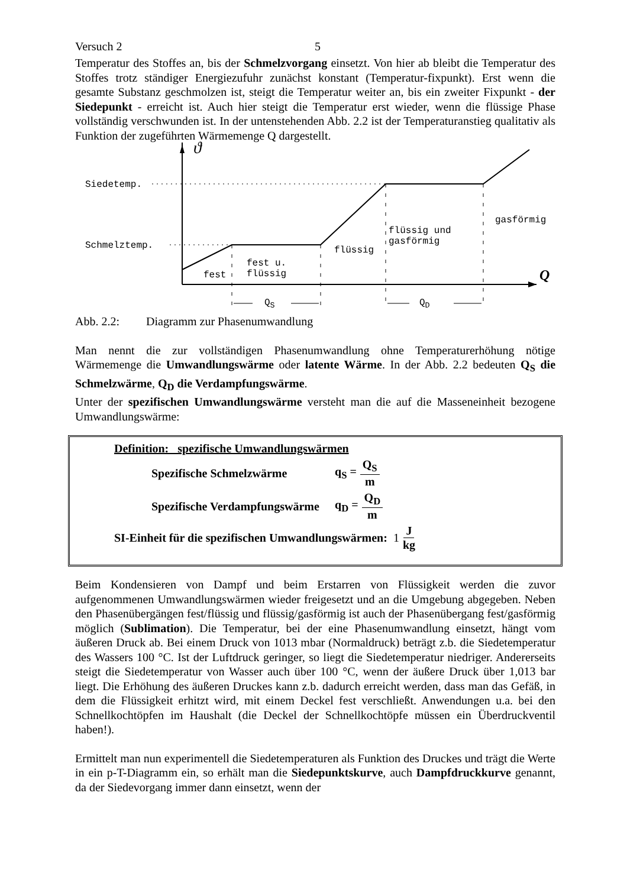Versuch 2 5
Temperatur des Stoffes an, bis der Schmelzvorgang einsetzt. Von hier ab bleibt die Temperatur des Stoffes trotz ständiger Energiezufuhr zunächst konstant (Temperatur-fixpunkt). Erst wenn die gesamte Substanz geschmolzen ist, steigt die Temperatur weiter an, bis ein zweiter Fixpunkt - der Siedepunkt - erreicht ist. Auch hier steigt die Temperatur erst wieder, wenn die flüssige Phase vollständig verschwunden ist. In der untenstehenden Abb. 2.2 ist der Temperaturanstieg qualitativ als Funktion der zugeführten Wärmemenge Q dargestellt.
Siedetemp.
Schmelztemp.
ϑ
fest
fest u.
flüssig
flüssig
flüssig und
gasförmig
gasförmig
Q
Q<sub>S</sub> Q<sub>D</sub>
Abb. 2.2: Diagramm zur Phasenumwandlung
Man nennt die zur vollständigen Phasenumwandlung ohne Temperaturerhöhung nötige Wärmemenge die Umwandlungswärme oder latente Wärme. In der Abb. 2.2 bedeuten Q<sub>S</sub> die Schmelzwärme, Q<sub>D</sub> die Verdampfungswärme.
Unter der spezifischen Umwandlungswärme versteht man die auf die Masseneinheit bezogene Umwandlungswärme:
Definition: spezifische Umwandlungswärmen
Spezifische Schmelzwärme q<sub>S</sub> = Q<sub>S</sub> m
Spezifische Verdampfungswärme q<sub>D</sub> = Q<sub>D</sub> m
SI-Einheit für die spezifischen Umwandlungswärmen: 1 J kg
Beim Kondensieren von Dampf und beim Erstarren von Flüssigkeit werden die zuvor aufgenommenen Umwandlungswärmen wieder freigesetzt und an die Umgebung abgegeben. Neben den Phasenübergängen fest/flüssig und flüssig/gasförmig ist auch der Phasenübergang fest/gasförmig möglich (Sublimation). Die Temperatur, bei der eine Phasenumwandlung einsetzt, hängt vom äußeren Druck ab. Bei einem Druck von 1013 mbar (Normaldruck) beträgt z.b. die Siedetemperatur des Wassers 100 °C. Ist der Luftdruck geringer, so liegt die Siedetemperatur niedriger. Andererseits steigt die Siedetemperatur von Wasser auch über 100 °C, wenn der äußere Druck über 1,013 bar liegt. Die Erhöhung des äußeren Druckes kann z.b. dadurch erreicht werden, dass man das Gefäß, in dem die Flüssigkeit erhitzt wird, mit einem Deckel fest verschließt. Anwendungen u.a. bei den Schnellkochtöpfen im Haushalt (die Deckel der Schnellkochtöpfe müssen ein Überdruckventil haben!).
Ermittelt man nun experimentell die Siedetemperaturen als Funktion des Druckes und trägt die Werte in ein p-T-Diagramm ein, so erhält man die Siedepunktskurve, auch Dampfdruckkurve genannt, da der Siedevorgang immer dann einsetzt, wenn der